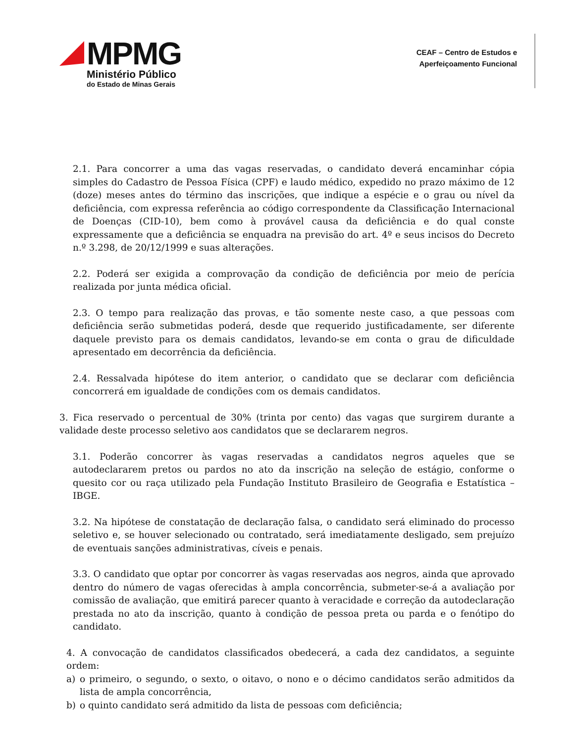MPMG
Ministério Público
do Estado de Minas Gerais
CEAF – Centro de Estudos e
Aperfeiçoamento Funcional
2.1. Para concorrer a uma das vagas reservadas, o candidato deverá encaminhar cópia simples do Cadastro de Pessoa Física (CPF) e laudo médico, expedido no prazo máximo de 12 (doze) meses antes do término das inscrições, que indique a espécie e o grau ou nível da deficiência, com expressa referência ao código correspondente da Classificação Internacional de Doenças (CID-10), bem como à provável causa da deficiência e do qual conste expressamente que a deficiência se enquadra na previsão do art. 4º e seus incisos do Decreto n.º 3.298, de 20/12/1999 e suas alterações.
2.2. Poderá ser exigida a comprovação da condição de deficiência por meio de perícia realizada por junta médica oficial.
2.3. O tempo para realização das provas, e tão somente neste caso, a que pessoas com deficiência serão submetidas poderá, desde que requerido justificadamente, ser diferente daquele previsto para os demais candidatos, levando-se em conta o grau de dificuldade apresentado em decorrência da deficiência.
2.4. Ressalvada hipótese do item anterior, o candidato que se declarar com deficiência concorrerá em igualdade de condições com os demais candidatos.
3. Fica reservado o percentual de 30% (trinta por cento) das vagas que surgirem durante a validade deste processo seletivo aos candidatos que se declararem negros.
3.1. Poderão concorrer às vagas reservadas a candidatos negros aqueles que se autodeclararem pretos ou pardos no ato da inscrição na seleção de estágio, conforme o quesito cor ou raça utilizado pela Fundação Instituto Brasileiro de Geografia e Estatística – IBGE.
3.2. Na hipótese de constatação de declaração falsa, o candidato será eliminado do processo seletivo e, se houver selecionado ou contratado, será imediatamente desligado, sem prejuízo de eventuais sanções administrativas, cíveis e penais.
3.3. O candidato que optar por concorrer às vagas reservadas aos negros, ainda que aprovado dentro do número de vagas oferecidas à ampla concorrência, submeter-se-á a avaliação por comissão de avaliação, que emitirá parecer quanto à veracidade e correção da autodeclaração prestada no ato da inscrição, quanto à condição de pessoa preta ou parda e o fenótipo do candidato.
4. A convocação de candidatos classificados obedecerá, a cada dez candidatos, a seguinte ordem:
a) o primeiro, o segundo, o sexto, o oitavo, o nono e o décimo candidatos serão admitidos da lista de ampla concorrência,
b) o quinto candidato será admitido da lista de pessoas com deficiência;